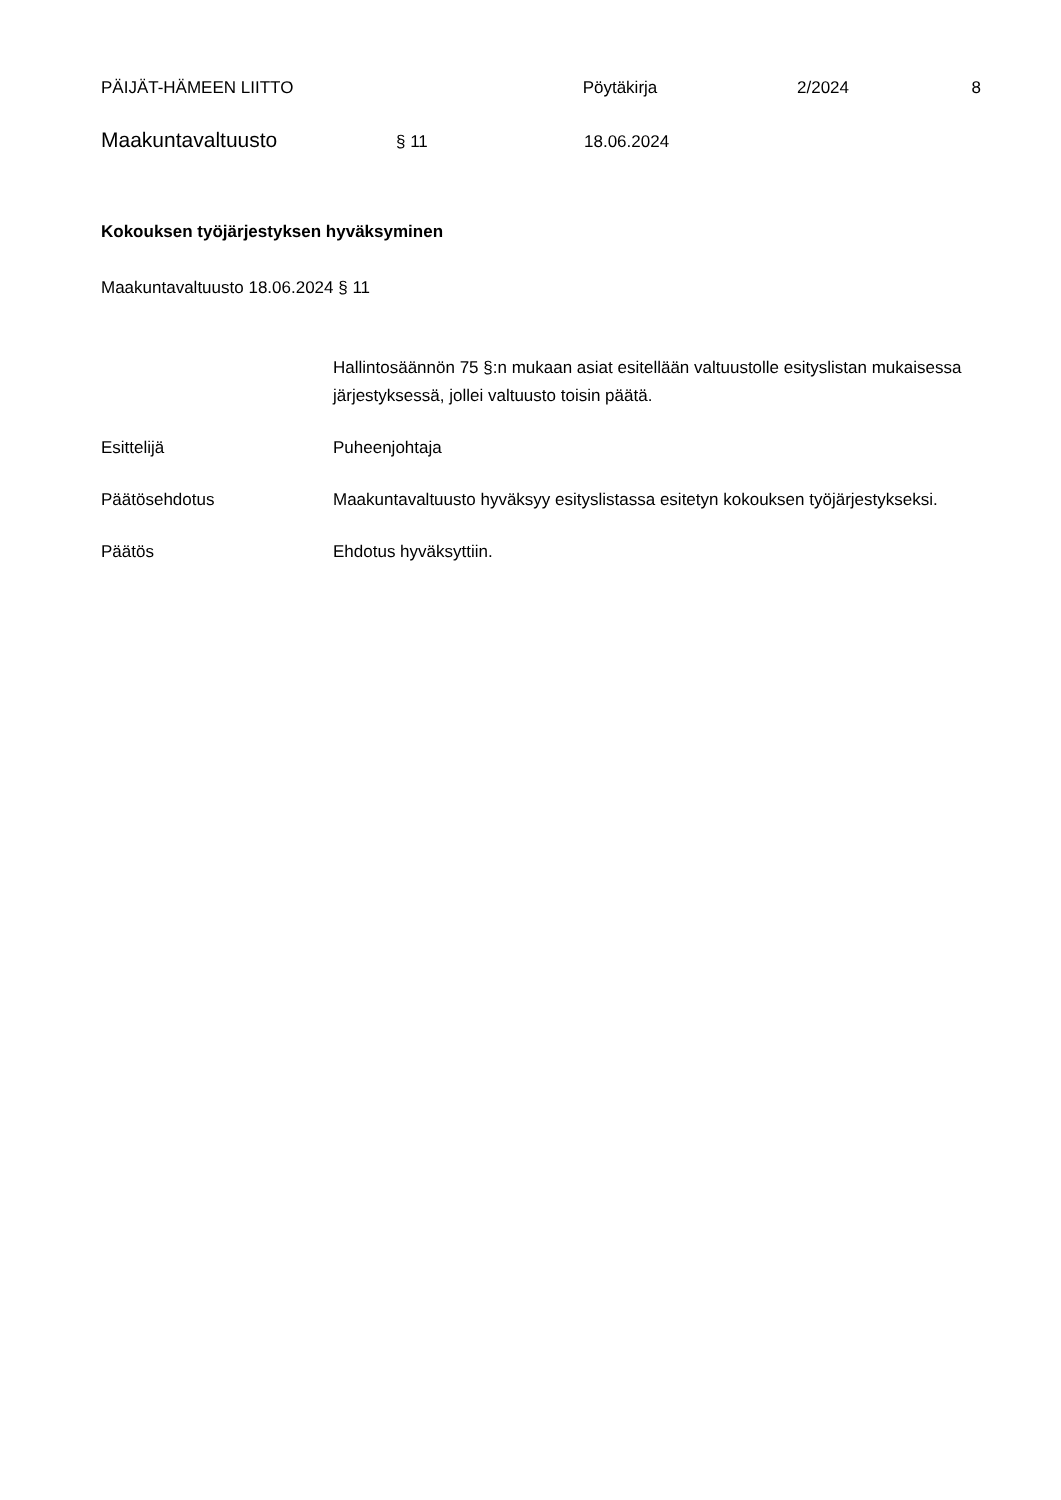PÄIJÄT-HÄMEEN LIITTO Pöytäkirja 2/2024 8
Maakuntavaltuusto
§ 11 18.06.2024
Kokouksen työjärjestyksen hyväksyminen
Maakuntavaltuusto 18.06.2024 § 11
Hallintosäännön 75 §:n mukaan asiat esitellään valtuustolle esityslistan mukaisessa järjestyksessä, jollei valtuusto toisin päätä.
Esittelijä Puheenjohtaja
Päätösehdotus Maakuntavaltuusto hyväksyy esityslistassa esitetyn kokouksen työjärjestykseksi.
Päätös Ehdotus hyväksyttiin.